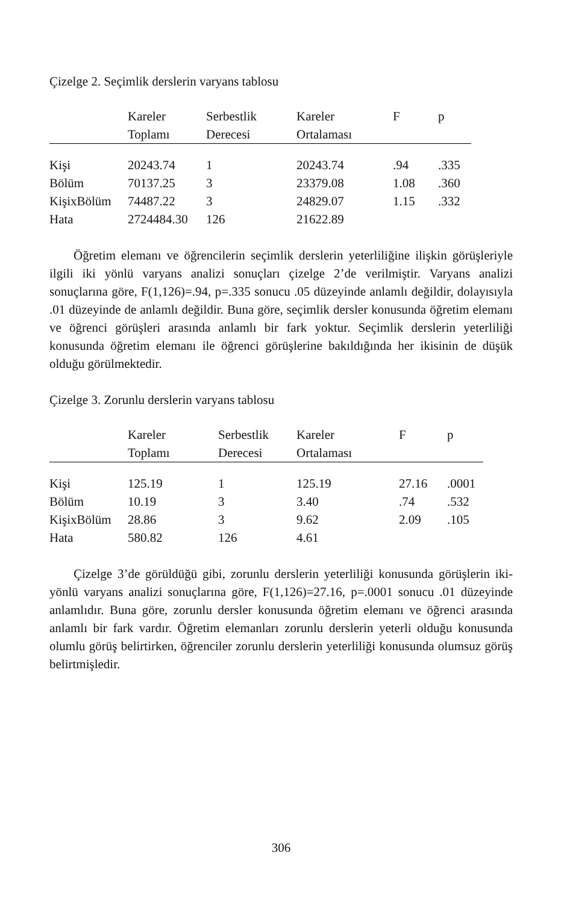Çizelge 2. Seçimlik derslerin varyans tablosu
| | Kareler Toplamı | Serbestlik Derecesi | Kareler Ortalaması | F | p |
| --- | --- | --- | --- | --- | --- |
| Kişi | 20243.74 | 1 | 20243.74 | .94 | .335 |
| Bölüm | 70137.25 | 3 | 23379.08 | 1.08 | .360 |
| KişixBölüm | 74487.22 | 3 | 24829.07 | 1.15 | .332 |
| Hata | 2724484.30 | 126 | 21622.89 | | |
Öğretim elemanı ve öğrencilerin seçimlik derslerin yeterliliğine ilişkin görüşleriyle ilgili iki yönlü varyans analizi sonuçları çizelge 2’de verilmiştir. Varyans analizi sonuçlarına göre, F(1,126)=.94, p=.335 sonucu .05 düzeyinde anlamlı değildir, dolayısıyla .01 düzeyinde de anlamlı değildir. Buna göre, seçimlik dersler konusunda öğretim elemanı ve öğrenci görüşleri arasında anlamlı bir fark yoktur. Seçimlik derslerin yeterliliği konusunda öğretim elemanı ile öğrenci görüşlerine bakıldığında her ikisinin de düşük olduğu görülmektedir.
Çizelge 3. Zorunlu derslerin varyans tablosu
| | Kareler Toplamı | Serbestlik Derecesi | Kareler Ortalaması | F | p |
| --- | --- | --- | --- | --- | --- |
| Kişi | 125.19 | 1 | 125.19 | 27.16 | .0001 |
| Bölüm | 10.19 | 3 | 3.40 | .74 | .532 |
| KişixBölüm | 28.86 | 3 | 9.62 | 2.09 | .105 |
| Hata | 580.82 | 126 | 4.61 | | |
Çizelge 3’de görüldüğü gibi, zorunlu derslerin yeterliliği konusunda görüşlerin iki-yönlü varyans analizi sonuçlarına göre, F(1,126)=27.16, p=.0001 sonucu .01 düzeyinde anlamlıdır. Buna göre, zorunlu dersler konusunda öğretim elemanı ve öğrenci arasında anlamlı bir fark vardır. Öğretim elemanları zorunlu derslerin yeterli olduğu konusunda olumlu görüş belirtirken, öğrenciler zorunlu derslerin yeterliliği konusunda olumsuz görüş belirtmişledir.
306